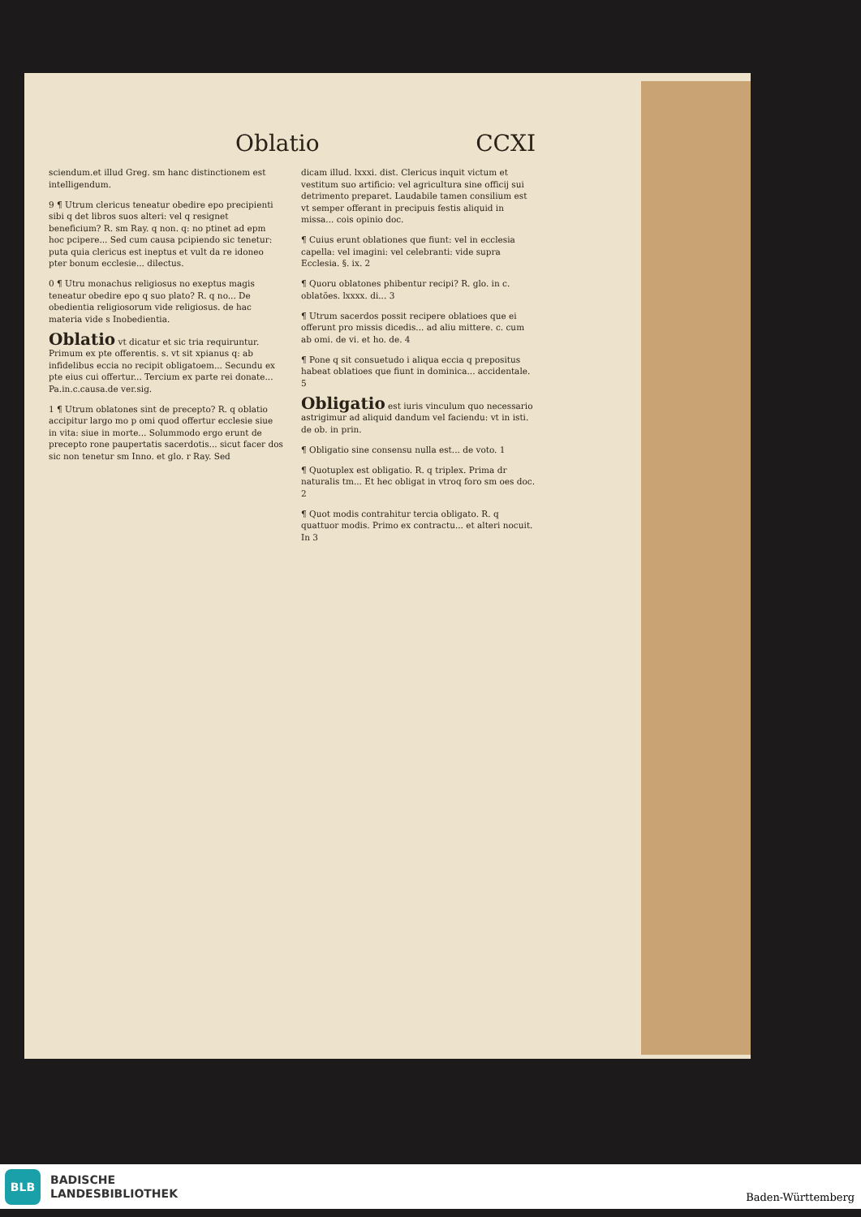Oblatio CCXI
sciendum.et illud Greg. sm hanc distinctionem est intelligendum.
9 ¶ Utrum clericus teneatur obedire epo precipienti sibi q det libros suos alteri: vel q resignet beneficium? R. sm Ray. q non. q: no ptinet ad epm hoc pcipere... Sed cum causa pcipiendo sic tenetur: puta quia clericus est ineptus et vult da re idoneo pter bonum ecclesie... dilectus.
0 ¶ Utru monachus religiosus no exeptus magis teneatur obedire epo q suo plato? R. q no... De obedientia religiosorum vide religiosus. de hac materia vide s Inobedientia.
Oblatio vt dicatur et sic tria requiruntur. Primum ex pte offerentis. s. vt sit xpianus q: ab infidelibus eccia no recipit obligatoem... Secundu ex pte eius cui offertur... Tercium ex parte rei donate... Pa.in.c.causa.de ver.sig.
1 ¶ Utrum oblatones sint de precepto? R. q oblatio accipitur largo mo p omi quod offertur ecclesie siue in vita: siue in morte... Solummodo ergo erunt de precepto rone paupertatis sacerdotis... sicut facer dos sic non tenetur sm Inno. et glo. r Ray. Sed
dicam illud. lxxxi. dist. Clericus inquit victum et vestitum suo artificio: vel agricultura sine officij sui detrimento preparet. Laudabile tamen consilium est vt semper offerant in precipuis festis aliquid in missa... cois opinio doc.
¶ Cuius erunt oblationes que fiunt: vel in ecclesia capella: vel imagini: vel celebranti: vide supra Ecclesia. §. ix. 2
¶ Quoru oblatones phibentur recipi? R. glo. in c. oblatões. lxxxx. di... 3
¶ Utrum sacerdos possit recipere oblatioes que ei offerunt pro missis dicedis... ad aliu mittere. c. cum ab omi. de vi. et ho. de. 4
¶ Pone q sit consuetudo i aliqua eccia q prepositus habeat oblatioes que fiunt in dominica... accidentale. 5
Obligatio est iuris vinculum quo necessario astrigimur ad aliquid dandum vel faciendu: vt in isti. de ob. in prin.
¶ Obligatio sine consensu nulla est... de voto. 1
¶ Quotuplex est obligatio. R. q triplex. Prima dr naturalis tm... Et hec obligat in vtroq foro sm oes doc. 2
¶ Quot modis contrahitur tercia obligato. R. q quattuor modis. Primo ex contractu... et alteri nocuit. In 3
BLB
BADISCHE
LANDESBIBLIOTHEK
Baden-Württemberg